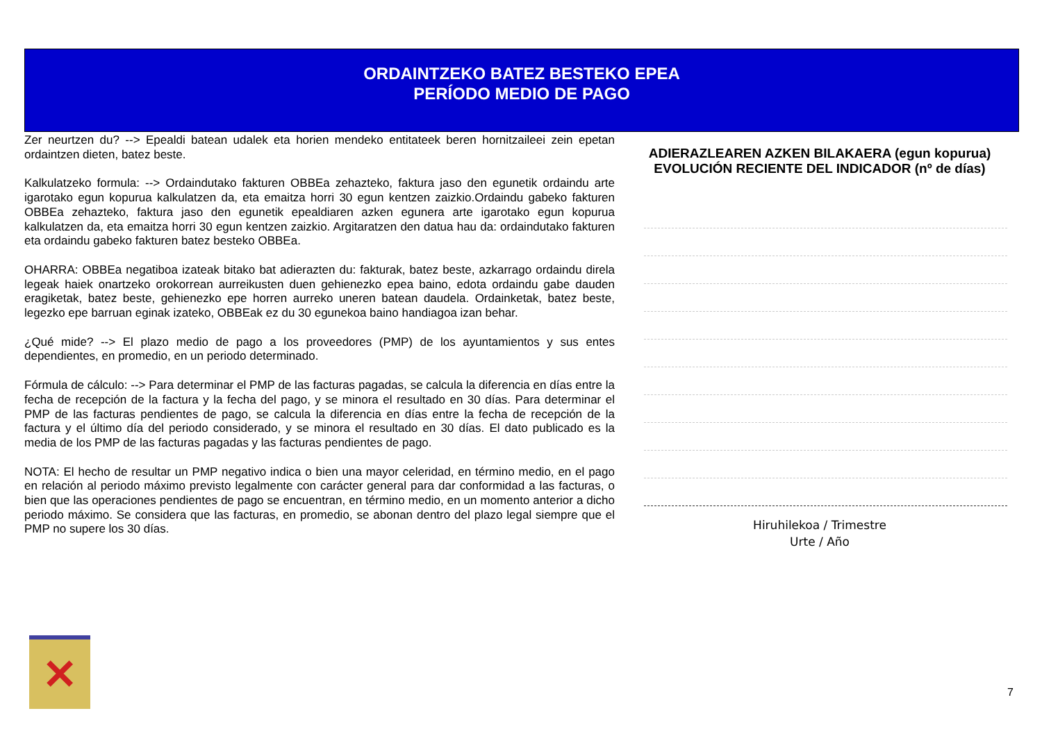ORDAINTZEKO BATEZ BESTEKO EPEA
PERÍODO MEDIO DE PAGO
Zer neurtzen du? --> Epealdi batean udalek eta horien mendeko entitateek beren hornitzaileei zein epetan ordaintzen dieten, batez beste.
Kalkulatzeko formula: --> Ordaindutako fakturen OBBEa zehazteko, faktura jaso den egunetik ordaindu arte igarotako egun kopurua kalkulatzen da, eta emaitza horri 30 egun kentzen zaizkio.Ordaindu gabeko fakturen OBBEa zehazteko, faktura jaso den egunetik epealdiaren azken egunera arte igarotako egun kopurua kalkulatzen da, eta emaitza horri 30 egun kentzen zaizkio. Argitaratzen den datua hau da: ordaindutako fakturen eta ordaindu gabeko fakturen batez besteko OBBEa.
OHARRA: OBBEa negatiboa izateak bitako bat adierazten du: fakturak, batez beste, azkarrago ordaindu direla legeak haiek onartzeko orokorrean aurreikusten duen gehienezko epea baino, edota ordaindu gabe dauden eragiketak, batez beste, gehienezko epe horren aurreko uneren batean daudela. Ordainketak, batez beste, legezko epe barruan eginak izateko, OBBEak ez du 30 egunekoa baino handiagoa izan behar.
¿Qué mide? --> El plazo medio de pago a los proveedores (PMP) de los ayuntamientos y sus entes dependientes, en promedio, en un periodo determinado.
Fórmula de cálculo: --> Para determinar el PMP de las facturas pagadas, se calcula la diferencia en días entre la fecha de recepción de la factura y la fecha del pago, y se minora el resultado en 30 días. Para determinar el PMP de las facturas pendientes de pago, se calcula la diferencia en días entre la fecha de recepción de la factura y el último día del periodo considerado, y se minora el resultado en 30 días. El dato publicado es la media de los PMP de las facturas pagadas y las facturas pendientes de pago.
NOTA: El hecho de resultar un PMP negativo indica o bien una mayor celeridad, en término medio, en el pago en relación al periodo máximo previsto legalmente con carácter general para dar conformidad a las facturas, o bien que las operaciones pendientes de pago se encuentran, en término medio, en un momento anterior a dicho periodo máximo. Se considera que las facturas, en promedio, se abonan dentro del plazo legal siempre que el PMP no supere los 30 días.
ADIERAZLEAREN AZKEN BILAKAERA (egun kopurua)
EVOLUCIÓN RECIENTE DEL INDICADOR (nº de días)
Hiruhilekoa / Trimestre
Urte / Año
✕
7